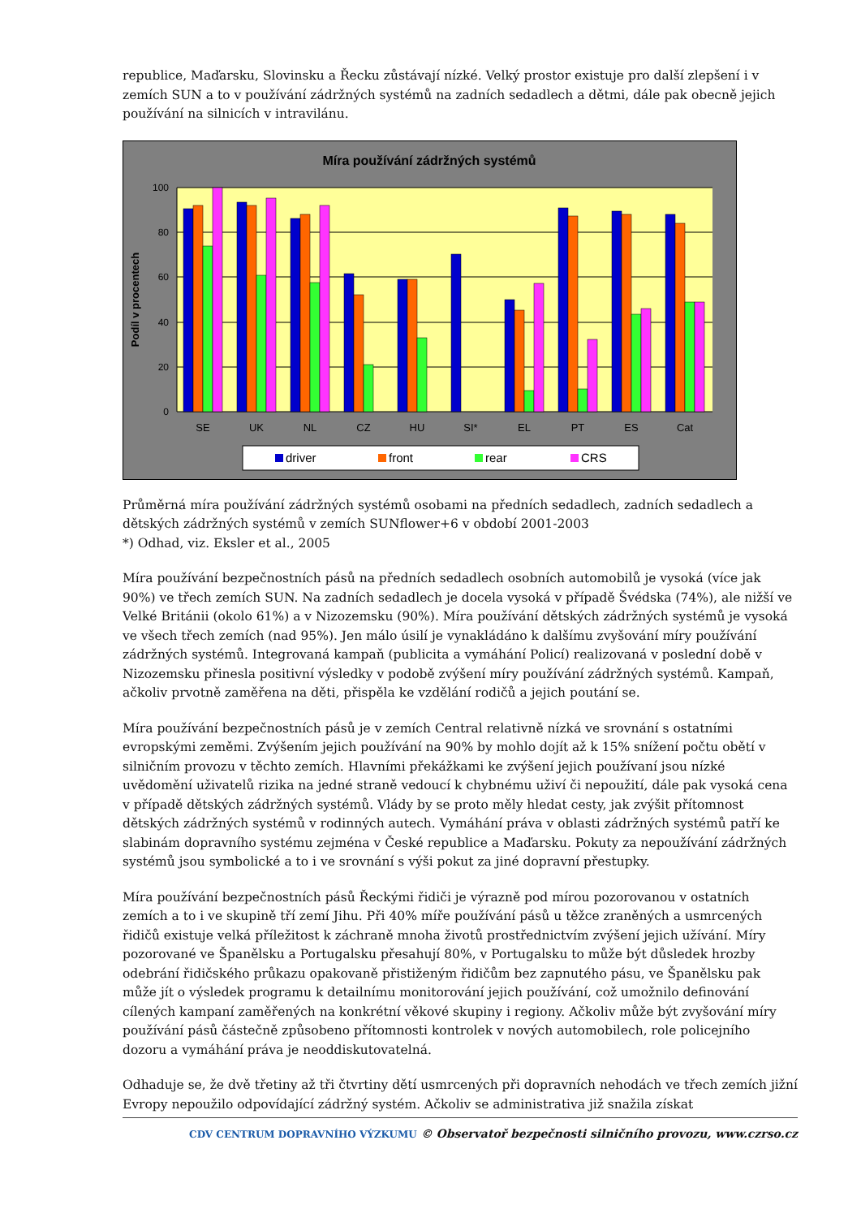republice, Maďarsku, Slovinsku a Řecku zůstávají nízké. Velký prostor existuje pro další zlepšení i v zemích SUN a to v používání zádržných systémů na zadních sedadlech a dětmi, dále pak obecně jejich používání na silnicích v intravilánu.
Míra používání zádržných systémů
100
80
60
40
20
0
Podíl v procentech
SE
UK
NL
CZ
HU
SI*
EL
PT
ES
Cat
driver
front
rear
CRS
Průměrná míra používání zádržných systémů osobami na předních sedadlech, zadních sedadlech a dětských zádržných systémů v zemích SUNflower+6 v období 2001-2003
*) Odhad, viz. Eksler et al., 2005
Míra používání bezpečnostních pásů na předních sedadlech osobních automobilů je vysoká (více jak 90%) ve třech zemích SUN. Na zadních sedadlech je docela vysoká v případě Švédska (74%), ale nižší ve Velké Británii (okolo 61%) a v Nizozemsku (90%). Míra používání dětských zádržných systémů je vysoká ve všech třech zemích (nad 95%). Jen málo úsilí je vynakládáno k dalšímu zvyšování míry používání zádržných systémů. Integrovaná kampaň (publicita a vymáhání Policí) realizovaná v poslední době v Nizozemsku přinesla positivní výsledky v podobě zvýšení míry používání zádržných systémů. Kampaň, ačkoliv prvotně zaměřena na děti, přispěla ke vzdělání rodičů a jejich poutání se.
Míra používání bezpečnostních pásů je v zemích Central relativně nízká ve srovnání s ostatními evropskými zeměmi. Zvýšením jejich používání na 90% by mohlo dojít až k 15% snížení počtu obětí v silničním provozu v těchto zemích. Hlavními překážkami ke zvýšení jejich používaní jsou nízké uvědomění uživatelů rizika na jedné straně vedoucí k chybnému uživí či nepoužití, dále pak vysoká cena v případě dětských zádržných systémů. Vlády by se proto měly hledat cesty, jak zvýšit přítomnost dětských zádržných systémů v rodinných autech. Vymáhání práva v oblasti zádržných systémů patří ke slabinám dopravního systému zejména v České republice a Maďarsku. Pokuty za nepoužívání zádržných systémů jsou symbolické a to i ve srovnání s výši pokut za jiné dopravní přestupky.
Míra používání bezpečnostních pásů Řeckými řidiči je výrazně pod mírou pozorovanou v ostatních zemích a to i ve skupině tří zemí Jihu. Při 40% míře používání pásů u těžce zraněných a usmrcených řidičů existuje velká příležitost k záchraně mnoha životů prostřednictvím zvýšení jejich užívání. Míry pozorované ve Španělsku a Portugalsku přesahují 80%, v Portugalsku to může být důsledek hrozby odebrání řidičského průkazu opakovaně přistiženým řidičům bez zapnutého pásu, ve Španělsku pak může jít o výsledek programu k detailnímu monitorování jejich používání, což umožnilo definování cílených kampaní zaměřených na konkrétní věkové skupiny i regiony. Ačkoliv může být zvyšování míry používání pásů částečně způsobeno přítomnosti kontrolek v nových automobilech, role policejního dozoru a vymáhání práva je neoddiskutovatelná.
Odhaduje se, že dvě třetiny až tři čtvrtiny dětí usmrcených při dopravních nehodách ve třech zemích jižní Evropy nepoužilo odpovídající zádržný systém. Ačkoliv se administrativa již snažila získat
CDV CENTRUM DOPRAVNÍHO VÝZKUMU © Observatoř bezpečnosti silničního provozu, www.czrso.cz